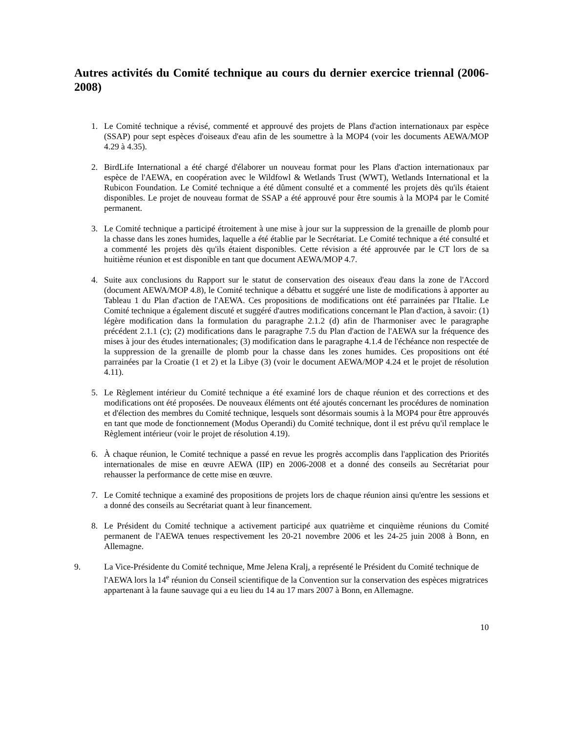Autres activités du Comité technique au cours du dernier exercice triennal (2006-2008)
1. Le Comité technique a révisé, commenté et approuvé des projets de Plans d'action internationaux par espèce (SSAP) pour sept espèces d'oiseaux d'eau afin de les soumettre à la MOP4 (voir les documents AEWA/MOP 4.29 à 4.35).
2. BirdLife International a été chargé d'élaborer un nouveau format pour les Plans d'action internationaux par espèce de l'AEWA, en coopération avec le Wildfowl & Wetlands Trust (WWT), Wetlands International et la Rubicon Foundation. Le Comité technique a été dûment consulté et a commenté les projets dès qu'ils étaient disponibles. Le projet de nouveau format de SSAP a été approuvé pour être soumis à la MOP4 par le Comité permanent.
3. Le Comité technique a participé étroitement à une mise à jour sur la suppression de la grenaille de plomb pour la chasse dans les zones humides, laquelle a été établie par le Secrétariat. Le Comité technique a été consulté et a commenté les projets dès qu'ils étaient disponibles. Cette révision a été approuvée par le CT lors de sa huitième réunion et est disponible en tant que document AEWA/MOP 4.7.
4. Suite aux conclusions du Rapport sur le statut de conservation des oiseaux d'eau dans la zone de l'Accord (document AEWA/MOP 4.8), le Comité technique a débattu et suggéré une liste de modifications à apporter au Tableau 1 du Plan d'action de l'AEWA. Ces propositions de modifications ont été parrainées par l'Italie. Le Comité technique a également discuté et suggéré d'autres modifications concernant le Plan d'action, à savoir: (1) légère modification dans la formulation du paragraphe 2.1.2 (d) afin de l'harmoniser avec le paragraphe précédent 2.1.1 (c); (2) modifications dans le paragraphe 7.5 du Plan d'action de l'AEWA sur la fréquence des mises à jour des études internationales; (3) modification dans le paragraphe 4.1.4 de l'échéance non respectée de la suppression de la grenaille de plomb pour la chasse dans les zones humides. Ces propositions ont été parrainées par la Croatie (1 et 2) et la Libye (3) (voir le document AEWA/MOP 4.24 et le projet de résolution 4.11).
5. Le Règlement intérieur du Comité technique a été examiné lors de chaque réunion et des corrections et des modifications ont été proposées. De nouveaux éléments ont été ajoutés concernant les procédures de nomination et d'élection des membres du Comité technique, lesquels sont désormais soumis à la MOP4 pour être approuvés en tant que mode de fonctionnement (Modus Operandi) du Comité technique, dont il est prévu qu'il remplace le Règlement intérieur (voir le projet de résolution 4.19).
6. À chaque réunion, le Comité technique a passé en revue les progrès accomplis dans l'application des Priorités internationales de mise en œuvre AEWA (IIP) en 2006-2008 et a donné des conseils au Secrétariat pour rehausser la performance de cette mise en œuvre.
7. Le Comité technique a examiné des propositions de projets lors de chaque réunion ainsi qu'entre les sessions et a donné des conseils au Secrétariat quant à leur financement.
8. Le Président du Comité technique a activement participé aux quatrième et cinquième réunions du Comité permanent de l'AEWA tenues respectivement les 20-21 novembre 2006 et les 24-25 juin 2008 à Bonn, en Allemagne.
9. La Vice-Présidente du Comité technique, Mme Jelena Kralj, a représenté le Président du Comité technique de l'AEWA lors la 14<sup>e</sup> réunion du Conseil scientifique de la Convention sur la conservation des espèces migratrices appartenant à la faune sauvage qui a eu lieu du 14 au 17 mars 2007 à Bonn, en Allemagne.
10